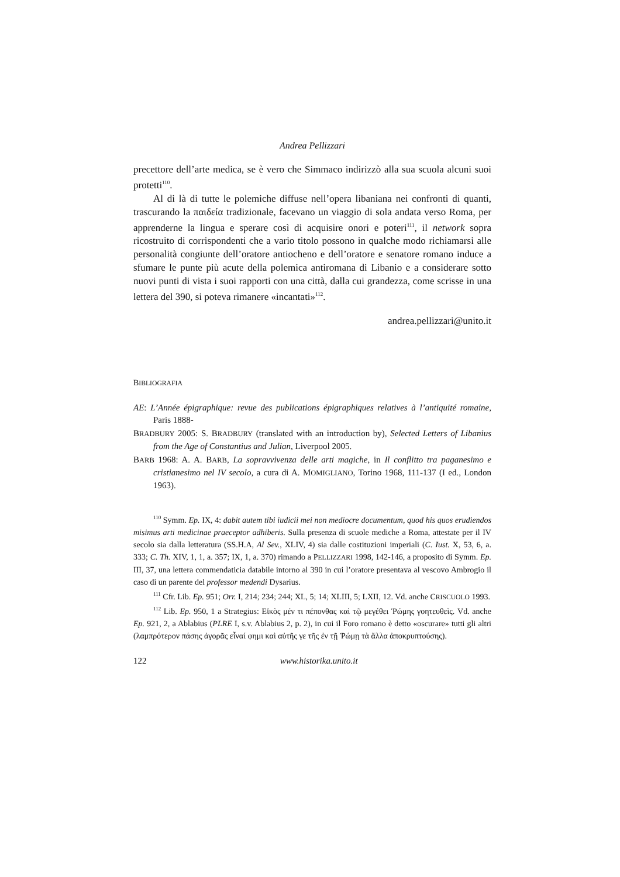Andrea Pellizzari
precettore dell’arte medica, se è vero che Simmaco indirizzò alla sua scuola alcuni suoi protetti<sup>110</sup>.
Al di là di tutte le polemiche diffuse nell’opera libaniana nei confronti di quanti, trascurando la παιδεία tradizionale, facevano un viaggio di sola andata verso Roma, per apprenderne la lingua e sperare così di acquisire onori e poteri<sup>111</sup>, il network sopra ricostruito di corrispondenti che a vario titolo possono in qualche modo richiamarsi alle personalità congiunte dell’oratore antiocheno e dell’oratore e senatore romano induce a sfumare le punte più acute della polemica antiromana di Libanio e a considerare sotto nuovi punti di vista i suoi rapporti con una città, dalla cui grandezza, come scrisse in una lettera del 390, si poteva rimanere «incantati»<sup>112</sup>.
andrea.pellizzari@unito.it
BIBLIOGRAFIA
AE: L’Année épigraphique: revue des publications épigraphiques relatives à l’antiquité romaine, Paris 1888-
BRADBURY 2005: S. BRADBURY (translated with an introduction by), Selected Letters of Libanius from the Age of Constantius and Julian, Liverpool 2005.
BARB 1968: A. A. BARB, La sopravvivenza delle arti magiche, in Il conflitto tra paganesimo e cristianesimo nel IV secolo, a cura di A. MOMIGLIANO, Torino 1968, 111-137 (I ed., London 1963).
<sup>110</sup> Symm. Ep. IX, 4: dabit autem tibi iudicii mei non mediocre documentum, quod his quos erudiendos misimus arti medicinae praeceptor adhiberis. Sulla presenza di scuole mediche a Roma, attestate per il IV secolo sia dalla letteratura (SS.H.A, Al Sev., XLIV, 4) sia dalle costituzioni imperiali (C. Iust. X, 53, 6, a. 333; C. Th. XIV, 1, 1, a. 357; IX, 1, a. 370) rimando a PELLIZZARI 1998, 142-146, a proposito di Symm. Ep. III, 37, una lettera commendaticia databile intorno al 390 in cui l’oratore presentava al vescovo Ambrogio il caso di un parente del professor medendi Dysarius.
<sup>111</sup> Cfr. Lib. Ep. 951; Orr. I, 214; 234; 244; XL, 5; 14; XLIII, 5; LXII, 12. Vd. anche CRISCUOLO 1993.
<sup>112</sup> Lib. Ep. 950, 1 a Strategius: Εἰκὸς μέν τι πέπονθας καὶ τῷ μεγέθει Ῥώμης γοητευθεὶς. Vd. anche Ep. 921, 2, a Ablabius (PLRE I, s.v. Ablabius 2, p. 2), in cui il Foro romano è detto «oscurare» tutti gli altri (λαμπρότερον πάσης ἀγορᾶς εἶναί φημι καὶ αὐτῆς γε τῆς ἐν τῇ Ῥώμῃ τὰ ἄλλα ἀποκρυπτούσης).
122 www.historika.unito.it